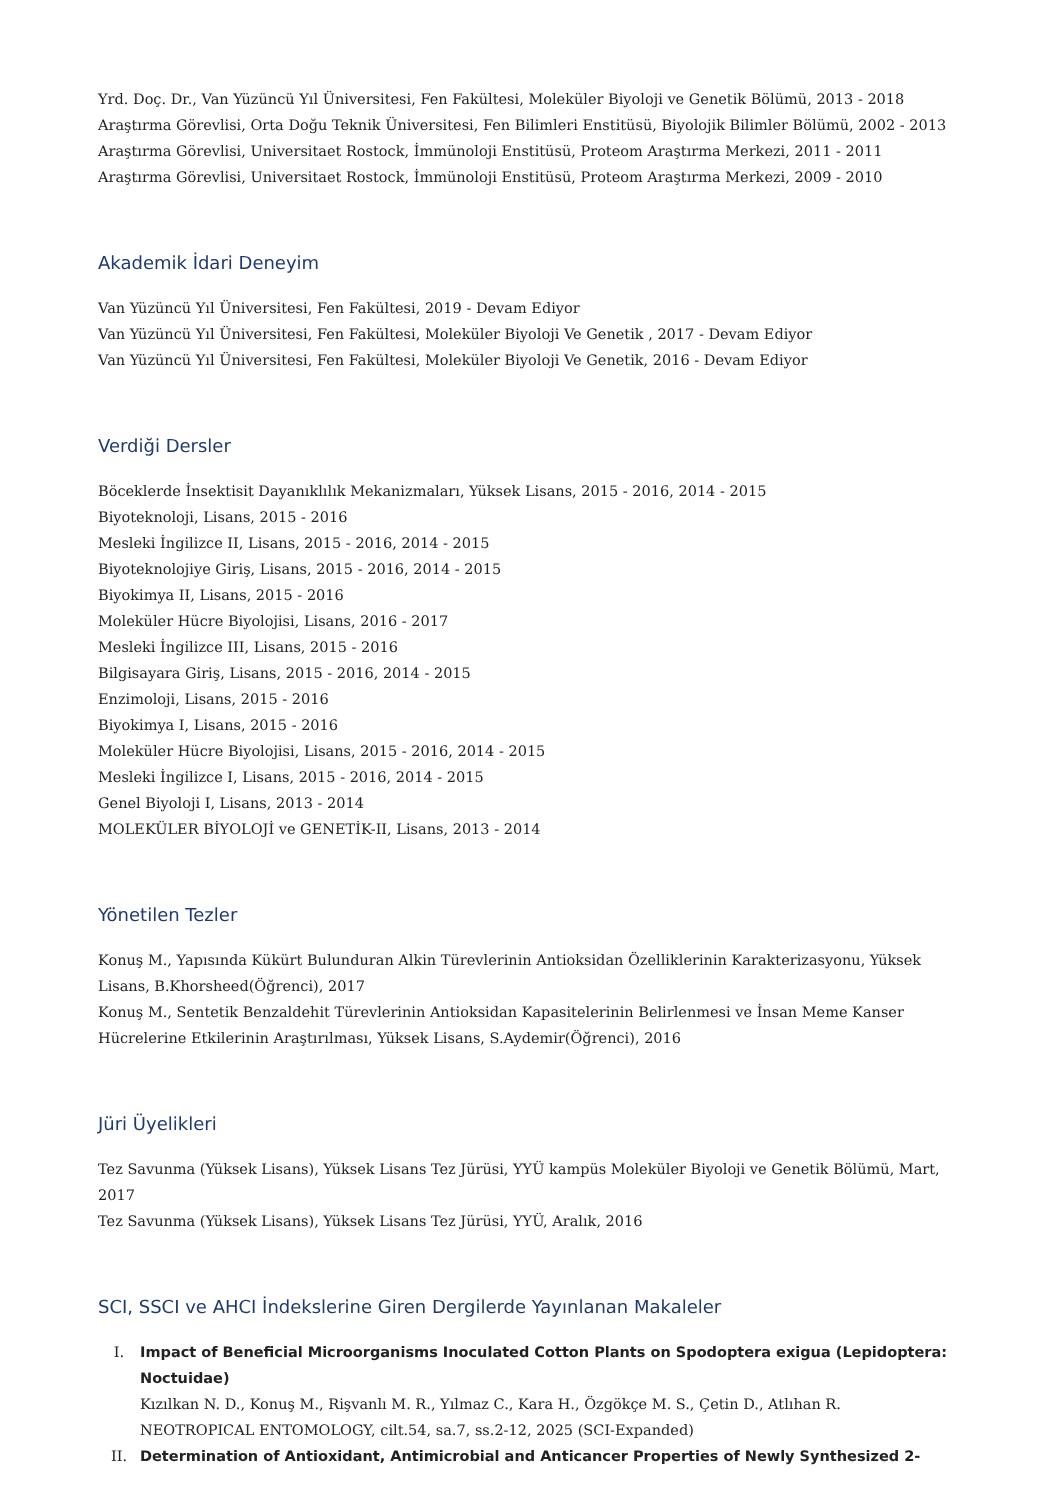Yrd. Doç. Dr., Van Yüzüncü Yıl Üniversitesi, Fen Fakültesi, Moleküler Biyoloji ve Genetik Bölümü, 2013 - 2018
Araştırma Görevlisi, Orta Doğu Teknik Üniversitesi, Fen Bilimleri Enstitüsü, Biyolojik Bilimler Bölümü, 2002 - 2013
Araştırma Görevlisi, Universitaet Rostock, İmmünoloji Enstitüsü, Proteom Araştırma Merkezi, 2011 - 2011
Araştırma Görevlisi, Universitaet Rostock, İmmünoloji Enstitüsü, Proteom Araştırma Merkezi, 2009 - 2010
Akademik İdari Deneyim
Van Yüzüncü Yıl Üniversitesi, Fen Fakültesi, 2019 - Devam Ediyor
Van Yüzüncü Yıl Üniversitesi, Fen Fakültesi, Moleküler Biyoloji Ve Genetik , 2017 - Devam Ediyor
Van Yüzüncü Yıl Üniversitesi, Fen Fakültesi, Moleküler Biyoloji Ve Genetik, 2016 - Devam Ediyor
Verdiği Dersler
Böceklerde İnsektisit Dayanıklılık Mekanizmaları, Yüksek Lisans, 2015 - 2016, 2014 - 2015
Biyoteknoloji, Lisans, 2015 - 2016
Mesleki İngilizce II, Lisans, 2015 - 2016, 2014 - 2015
Biyoteknolojiye Giriş, Lisans, 2015 - 2016, 2014 - 2015
Biyokimya II, Lisans, 2015 - 2016
Moleküler Hücre Biyolojisi, Lisans, 2016 - 2017
Mesleki İngilizce III, Lisans, 2015 - 2016
Bilgisayara Giriş, Lisans, 2015 - 2016, 2014 - 2015
Enzimoloji, Lisans, 2015 - 2016
Biyokimya I, Lisans, 2015 - 2016
Moleküler Hücre Biyolojisi, Lisans, 2015 - 2016, 2014 - 2015
Mesleki İngilizce I, Lisans, 2015 - 2016, 2014 - 2015
Genel Biyoloji I, Lisans, 2013 - 2014
MOLEKÜLER BİYOLOJİ ve GENETİK-II, Lisans, 2013 - 2014
Yönetilen Tezler
Konuş M., Yapısında Kükürt Bulunduran Alkin Türevlerinin Antioksidan Özelliklerinin Karakterizasyonu, Yüksek Lisans, B.Khorsheed(Öğrenci), 2017
Konuş M., Sentetik Benzaldehit Türevlerinin Antioksidan Kapasitelerinin Belirlenmesi ve İnsan Meme Kanser Hücrelerine Etkilerinin Araştırılması, Yüksek Lisans, S.Aydemir(Öğrenci), 2016
Jüri Üyelikleri
Tez Savunma (Yüksek Lisans), Yüksek Lisans Tez Jürüsi, YYÜ kampüs Moleküler Biyoloji ve Genetik Bölümü, Mart, 2017
Tez Savunma (Yüksek Lisans), Yüksek Lisans Tez Jürüsi, YYÜ, Aralık, 2016
SCI, SSCI ve AHCI İndekslerine Giren Dergilerde Yayınlanan Makaleler
I. Impact of Beneficial Microorganisms Inoculated Cotton Plants on Spodoptera exigua (Lepidoptera: Noctuidae)
Kızılkan N. D., Konuş M., Rişvanlı M. R., Yılmaz C., Kara H., Özgökçe M. S., Çetin D., Atlıhan R.
NEOTROPICAL ENTOMOLOGY, cilt.54, sa.7, ss.2-12, 2025 (SCI-Expanded)
II. Determination of Antioxidant, Antimicrobial and Anticancer Properties of Newly Synthesized 2-